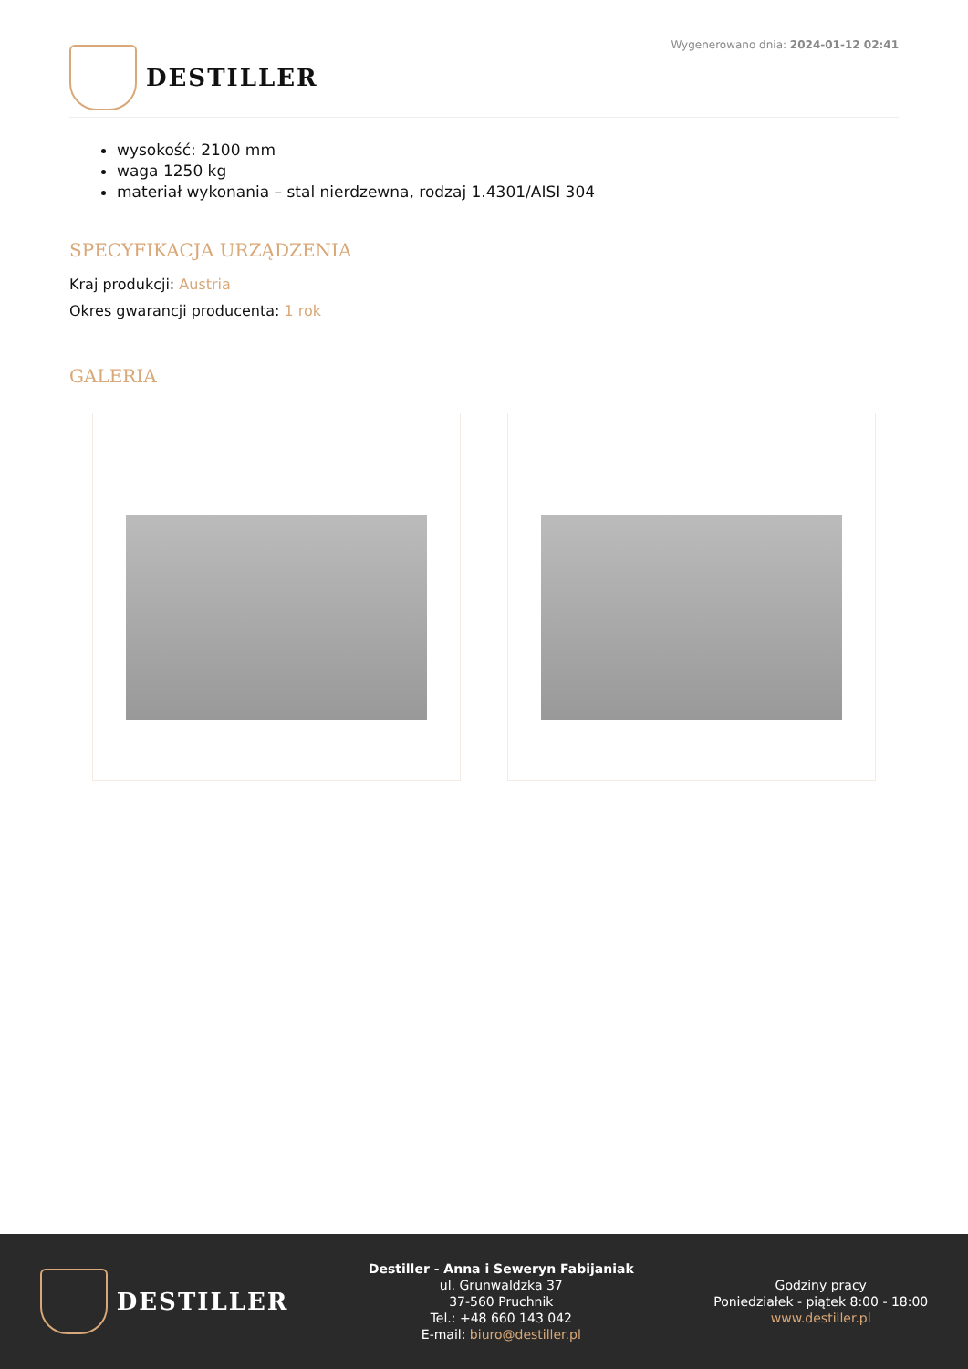DESTILLER
Wygenerowano dnia: 2024-01-12 02:41
wysokość: 2100 mm
waga 1250 kg
materiał wykonania – stal nierdzewna, rodzaj 1.4301/AISI 304
SPECYFIKACJA URZĄDZENIA
Kraj produkcji: Austria
Okres gwarancji producenta: 1 rok
GALERIA
DESTILLER
Destiller - Anna i Seweryn Fabijaniak
ul. Grunwaldzka 37
37-560 Pruchnik
Tel.: +48 660 143 042
E-mail: biuro@destiller.pl
Godziny pracy
Poniedziałek - piątek 8:00 - 18:00
www.destiller.pl